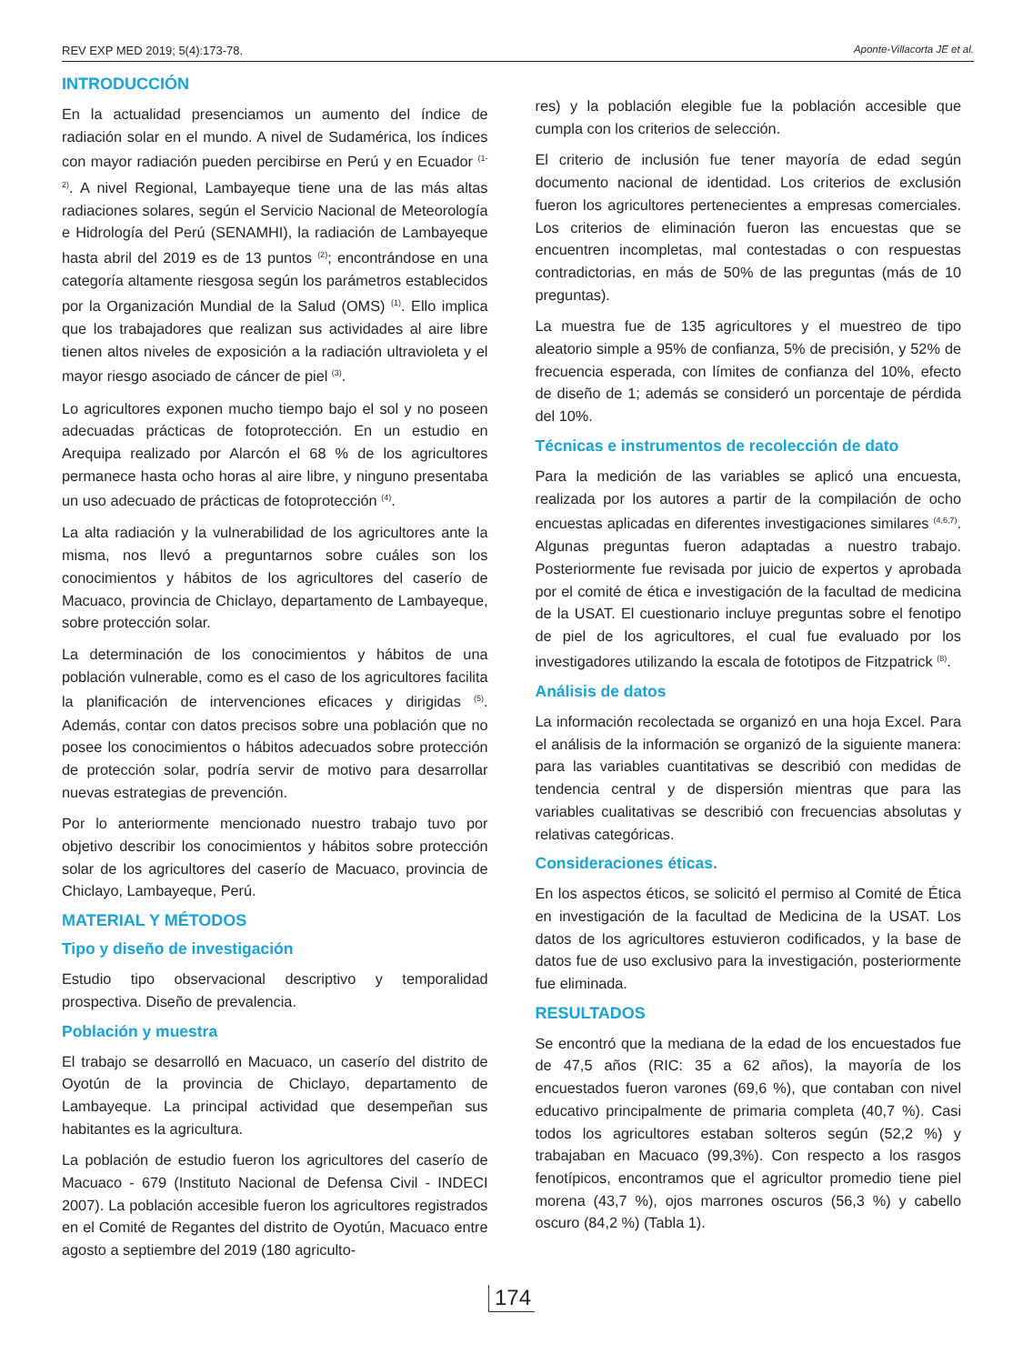REV EXP MED 2019; 5(4):173-78. Aponte-Villacorta JE et al.
INTRODUCCIÓN
En la actualidad presenciamos un aumento del índice de radiación solar en el mundo. A nivel de Sudamérica, los índices con mayor radiación pueden percibirse en Perú y en Ecuador <sup>(1-2)</sup>. A nivel Regional, Lambayeque tiene una de las más altas radiaciones solares, según el Servicio Nacional de Meteorología e Hidrología del Perú (SENAMHI), la radiación de Lambayeque hasta abril del 2019 es de 13 puntos <sup>(2)</sup>; encontrándose en una categoría altamente riesgosa según los parámetros establecidos por la Organización Mundial de la Salud (OMS) <sup>(1)</sup>. Ello implica que los trabajadores que realizan sus actividades al aire libre tienen altos niveles de exposición a la radiación ultravioleta y el mayor riesgo asociado de cáncer de piel <sup>(3)</sup>.
Lo agricultores exponen mucho tiempo bajo el sol y no poseen adecuadas prácticas de fotoprotección. En un estudio en Arequipa realizado por Alarcón el 68 % de los agricultores permanece hasta ocho horas al aire libre, y ninguno presentaba un uso adecuado de prácticas de fotoprotección <sup>(4)</sup>.
La alta radiación y la vulnerabilidad de los agricultores ante la misma, nos llevó a preguntarnos sobre cuáles son los conocimientos y hábitos de los agricultores del caserío de Macuaco, provincia de Chiclayo, departamento de Lambayeque, sobre protección solar.
La determinación de los conocimientos y hábitos de una población vulnerable, como es el caso de los agricultores facilita la planificación de intervenciones eficaces y dirigidas <sup>(5)</sup>. Además, contar con datos precisos sobre una población que no posee los conocimientos o hábitos adecuados sobre protección de protección solar, podría servir de motivo para desarrollar nuevas estrategias de prevención.
Por lo anteriormente mencionado nuestro trabajo tuvo por objetivo describir los conocimientos y hábitos sobre protección solar de los agricultores del caserío de Macuaco, provincia de Chiclayo, Lambayeque, Perú.
MATERIAL Y MÉTODOS
Tipo y diseño de investigación
Estudio tipo observacional descriptivo y temporalidad prospectiva. Diseño de prevalencia.
Población y muestra
El trabajo se desarrolló en Macuaco, un caserío del distrito de Oyotún de la provincia de Chiclayo, departamento de Lambayeque. La principal actividad que desempeñan sus habitantes es la agricultura.
La población de estudio fueron los agricultores del caserío de Macuaco - 679 (Instituto Nacional de Defensa Civil - INDECI 2007). La población accesible fueron los agricultores registrados en el Comité de Regantes del distrito de Oyotún, Macuaco entre agosto a septiembre del 2019 (180 agriculto-
res) y la población elegible fue la población accesible que cumpla con los criterios de selección.
El criterio de inclusión fue tener mayoría de edad según documento nacional de identidad. Los criterios de exclusión fueron los agricultores pertenecientes a empresas comerciales. Los criterios de eliminación fueron las encuestas que se encuentren incompletas, mal contestadas o con respuestas contradictorias, en más de 50% de las preguntas (más de 10 preguntas).
La muestra fue de 135 agricultores y el muestreo de tipo aleatorio simple a 95% de confianza, 5% de precisión, y 52% de frecuencia esperada, con límites de confianza del 10%, efecto de diseño de 1; además se consideró un porcentaje de pérdida del 10%.
Técnicas e instrumentos de recolección de dato
Para la medición de las variables se aplicó una encuesta, realizada por los autores a partir de la compilación de ocho encuestas aplicadas en diferentes investigaciones similares <sup>(4,6,7)</sup>. Algunas preguntas fueron adaptadas a nuestro trabajo. Posteriormente fue revisada por juicio de expertos y aprobada por el comité de ética e investigación de la facultad de medicina de la USAT. El cuestionario incluye preguntas sobre el fenotipo de piel de los agricultores, el cual fue evaluado por los investigadores utilizando la escala de fototipos de Fitzpatrick <sup>(8)</sup>.
Análisis de datos
La información recolectada se organizó en una hoja Excel. Para el análisis de la información se organizó de la siguiente manera: para las variables cuantitativas se describió con medidas de tendencia central y de dispersión mientras que para las variables cualitativas se describió con frecuencias absolutas y relativas categóricas.
Consideraciones éticas.
En los aspectos éticos, se solicitó el permiso al Comité de Ética en investigación de la facultad de Medicina de la USAT. Los datos de los agricultores estuvieron codificados, y la base de datos fue de uso exclusivo para la investigación, posteriormente fue eliminada.
RESULTADOS
Se encontró que la mediana de la edad de los encuestados fue de 47,5 años (RIC: 35 a 62 años), la mayoría de los encuestados fueron varones (69,6 %), que contaban con nivel educativo principalmente de primaria completa (40,7 %). Casi todos los agricultores estaban solteros según (52,2 %) y trabajaban en Macuaco (99,3%). Con respecto a los rasgos fenotípicos, encontramos que el agricultor promedio tiene piel morena (43,7 %), ojos marrones oscuros (56,3 %) y cabello oscuro (84,2 %) (Tabla 1).
174